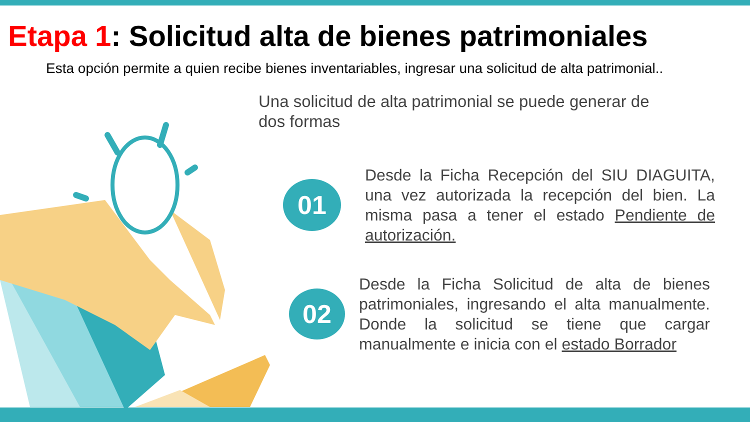Etapa 1: Solicitud alta de bienes patrimoniales
Esta opción permite a quien recibe bienes inventariables, ingresar una solicitud de alta patrimonial..
Una solicitud de alta patrimonial se puede generar de dos formas
01
Desde la Ficha Recepción del SIU DIAGUITA, una vez autorizada la recepción del bien. La misma pasa a tener el estado Pendiente de autorización.
02
Desde la Ficha Solicitud de alta de bienes patrimoniales, ingresando el alta manualmente. Donde la solicitud se tiene que cargar manualmente e inicia con el estado Borrador